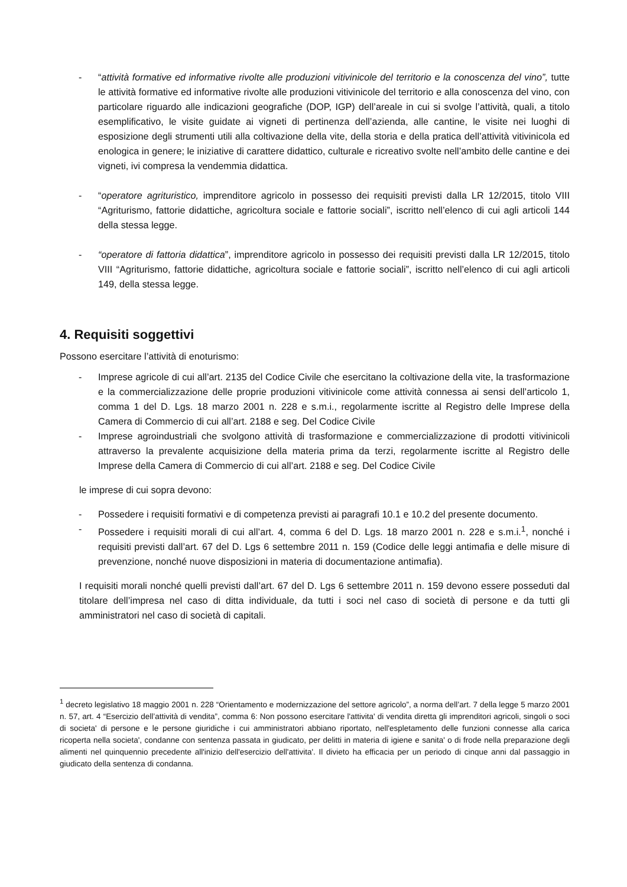- “attività formative ed informative rivolte alle produzioni vitivinicole del territorio e la conoscenza del vino”, tutte le attività formative ed informative rivolte alle produzioni vitivinicole del territorio e alla conoscenza del vino, con particolare riguardo alle indicazioni geografiche (DOP, IGP) dell’areale in cui si svolge l’attività, quali, a titolo esemplificativo, le visite guidate ai vigneti di pertinenza dell’azienda, alle cantine, le visite nei luoghi di esposizione degli strumenti utili alla coltivazione della vite, della storia e della pratica dell’attività vitivinicola ed enologica in genere; le iniziative di carattere didattico, culturale e ricreativo svolte nell’ambito delle cantine e dei vigneti, ivi compresa la vendemmia didattica.
- “operatore agrituristico, imprenditore agricolo in possesso dei requisiti previsti dalla LR 12/2015, titolo VIII “Agriturismo, fattorie didattiche, agricoltura sociale e fattorie sociali”, iscritto nell’elenco di cui agli articoli 144 della stessa legge.
- “operatore di fattoria didattica”, imprenditore agricolo in possesso dei requisiti previsti dalla LR 12/2015, titolo VIII “Agriturismo, fattorie didattiche, agricoltura sociale e fattorie sociali”, iscritto nell’elenco di cui agli articoli 149, della stessa legge.
4. Requisiti soggettivi
Possono esercitare l’attività di enoturismo:
- Imprese agricole di cui all’art. 2135 del Codice Civile che esercitano la coltivazione della vite, la trasformazione e la commercializzazione delle proprie produzioni vitivinicole come attività connessa ai sensi dell’articolo 1, comma 1 del D. Lgs. 18 marzo 2001 n. 228 e s.m.i., regolarmente iscritte al Registro delle Imprese della Camera di Commercio di cui all’art. 2188 e seg. Del Codice Civile
- Imprese agroindustriali che svolgono attività di trasformazione e commercializzazione di prodotti vitivinicoli attraverso la prevalente acquisizione della materia prima da terzi, regolarmente iscritte al Registro delle Imprese della Camera di Commercio di cui all’art. 2188 e seg. Del Codice Civile
le imprese di cui sopra devono:
- Possedere i requisiti formativi e di competenza previsti ai paragrafi 10.1 e 10.2 del presente documento.
- Possedere i requisiti morali di cui all’art. 4, comma 6 del D. Lgs. 18 marzo 2001 n. 228 e s.m.i.<sup>1</sup>, nonché i requisiti previsti dall’art. 67 del D. Lgs 6 settembre 2011 n. 159 (Codice delle leggi antimafia e delle misure di prevenzione, nonché nuove disposizioni in materia di documentazione antimafia).
I requisiti morali nonché quelli previsti dall’art. 67 del D. Lgs 6 settembre 2011 n. 159 devono essere posseduti dal titolare dell’impresa nel caso di ditta individuale, da tutti i soci nel caso di società di persone e da tutti gli amministratori nel caso di società di capitali.
<sup>1</sup> decreto legislativo 18 maggio 2001 n. 228 “Orientamento e modernizzazione del settore agricolo”, a norma dell’art. 7 della legge 5 marzo 2001 n. 57, art. 4 “Esercizio dell’attività di vendita”, comma 6: Non possono esercitare l'attivita' di vendita diretta gli imprenditori agricoli, singoli o soci di societa' di persone e le persone giuridiche i cui amministratori abbiano riportato, nell'espletamento delle funzioni connesse alla carica ricoperta nella societa', condanne con sentenza passata in giudicato, per delitti in materia di igiene e sanita' o di frode nella preparazione degli alimenti nel quinquennio precedente all'inizio dell'esercizio dell'attivita'. Il divieto ha efficacia per un periodo di cinque anni dal passaggio in giudicato della sentenza di condanna.